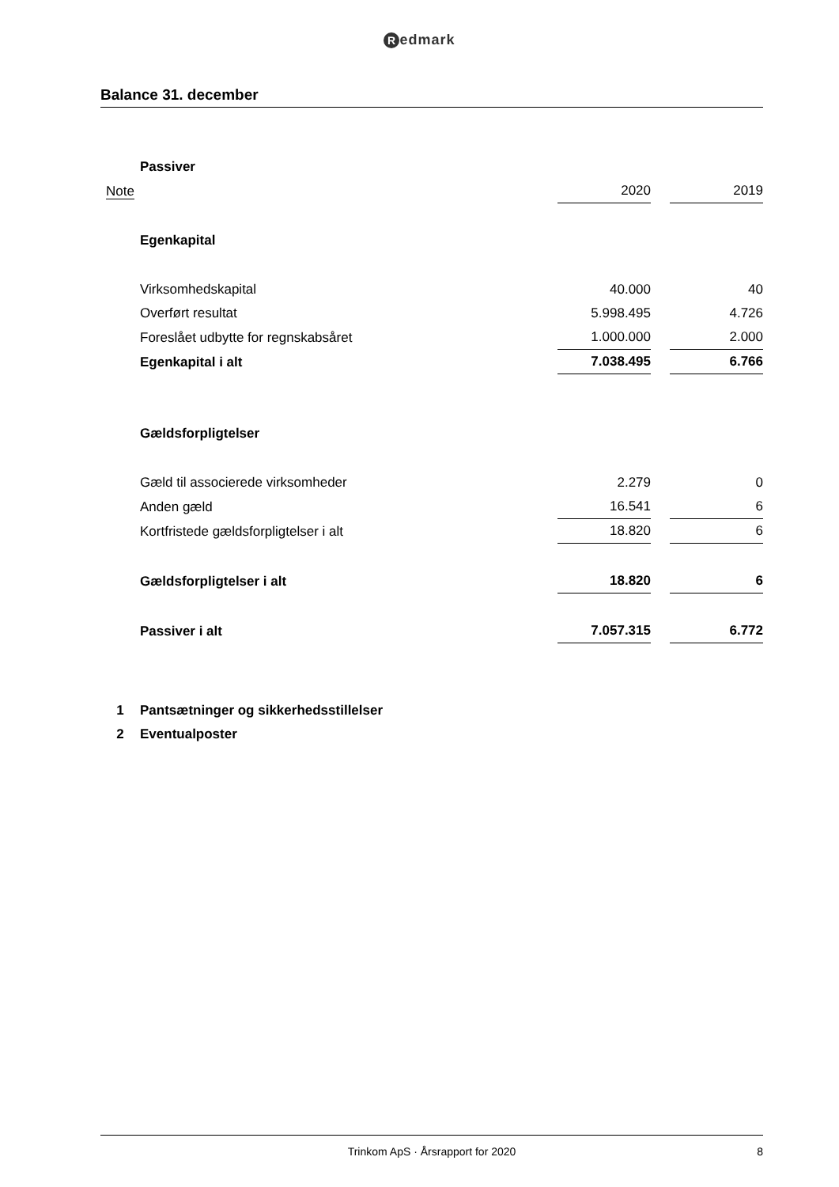Redmark
Balance 31. december
| | Passiver | | | |
| Note | | 2020 | | 2019 |
| | Egenkapital | | | |
| | Virksomhedskapital | 40.000 | | 40 |
| | Overført resultat | 5.998.495 | | 4.726 |
| | Foreslået udbytte for regnskabsåret | 1.000.000 | | 2.000 |
| | Egenkapital i alt | 7.038.495 | | 6.766 |
| | Gældsforpligtelser | | | |
| | Gæld til associerede virksomheder | 2.279 | | 0 |
| | Anden gæld | 16.541 | | 6 |
| | Kortfristede gældsforpligtelser i alt | 18.820 | | 6 |
| | Gældsforpligtelser i alt | 18.820 | | 6 |
| | Passiver i alt | 7.057.315 | | 6.772 |
| 1 | Pantsætninger og sikkerhedsstillelser | | | |
| 2 | Eventualposter | | | |
Trinkom ApS · Årsrapport for 2020 8